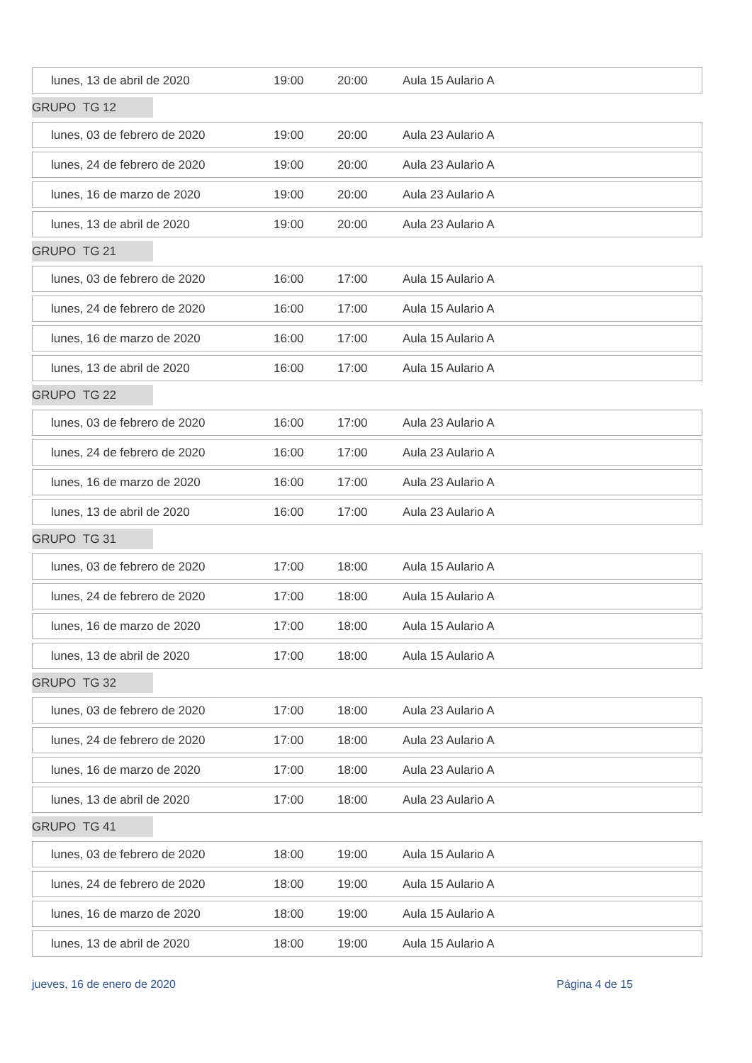lunes, 13 de abril de 2020 19:00 20:00 Aula 15 Aulario A
GRUPO TG 12
lunes, 03 de febrero de 2020 19:00 20:00 Aula 23 Aulario A
lunes, 24 de febrero de 2020 19:00 20:00 Aula 23 Aulario A
lunes, 16 de marzo de 2020 19:00 20:00 Aula 23 Aulario A
lunes, 13 de abril de 2020 19:00 20:00 Aula 23 Aulario A
GRUPO TG 21
lunes, 03 de febrero de 2020 16:00 17:00 Aula 15 Aulario A
lunes, 24 de febrero de 2020 16:00 17:00 Aula 15 Aulario A
lunes, 16 de marzo de 2020 16:00 17:00 Aula 15 Aulario A
lunes, 13 de abril de 2020 16:00 17:00 Aula 15 Aulario A
GRUPO TG 22
lunes, 03 de febrero de 2020 16:00 17:00 Aula 23 Aulario A
lunes, 24 de febrero de 2020 16:00 17:00 Aula 23 Aulario A
lunes, 16 de marzo de 2020 16:00 17:00 Aula 23 Aulario A
lunes, 13 de abril de 2020 16:00 17:00 Aula 23 Aulario A
GRUPO TG 31
lunes, 03 de febrero de 2020 17:00 18:00 Aula 15 Aulario A
lunes, 24 de febrero de 2020 17:00 18:00 Aula 15 Aulario A
lunes, 16 de marzo de 2020 17:00 18:00 Aula 15 Aulario A
lunes, 13 de abril de 2020 17:00 18:00 Aula 15 Aulario A
GRUPO TG 32
lunes, 03 de febrero de 2020 17:00 18:00 Aula 23 Aulario A
lunes, 24 de febrero de 2020 17:00 18:00 Aula 23 Aulario A
lunes, 16 de marzo de 2020 17:00 18:00 Aula 23 Aulario A
lunes, 13 de abril de 2020 17:00 18:00 Aula 23 Aulario A
GRUPO TG 41
lunes, 03 de febrero de 2020 18:00 19:00 Aula 15 Aulario A
lunes, 24 de febrero de 2020 18:00 19:00 Aula 15 Aulario A
lunes, 16 de marzo de 2020 18:00 19:00 Aula 15 Aulario A
lunes, 13 de abril de 2020 18:00 19:00 Aula 15 Aulario A
jueves, 16 de enero de 2020 Página 4 de 15